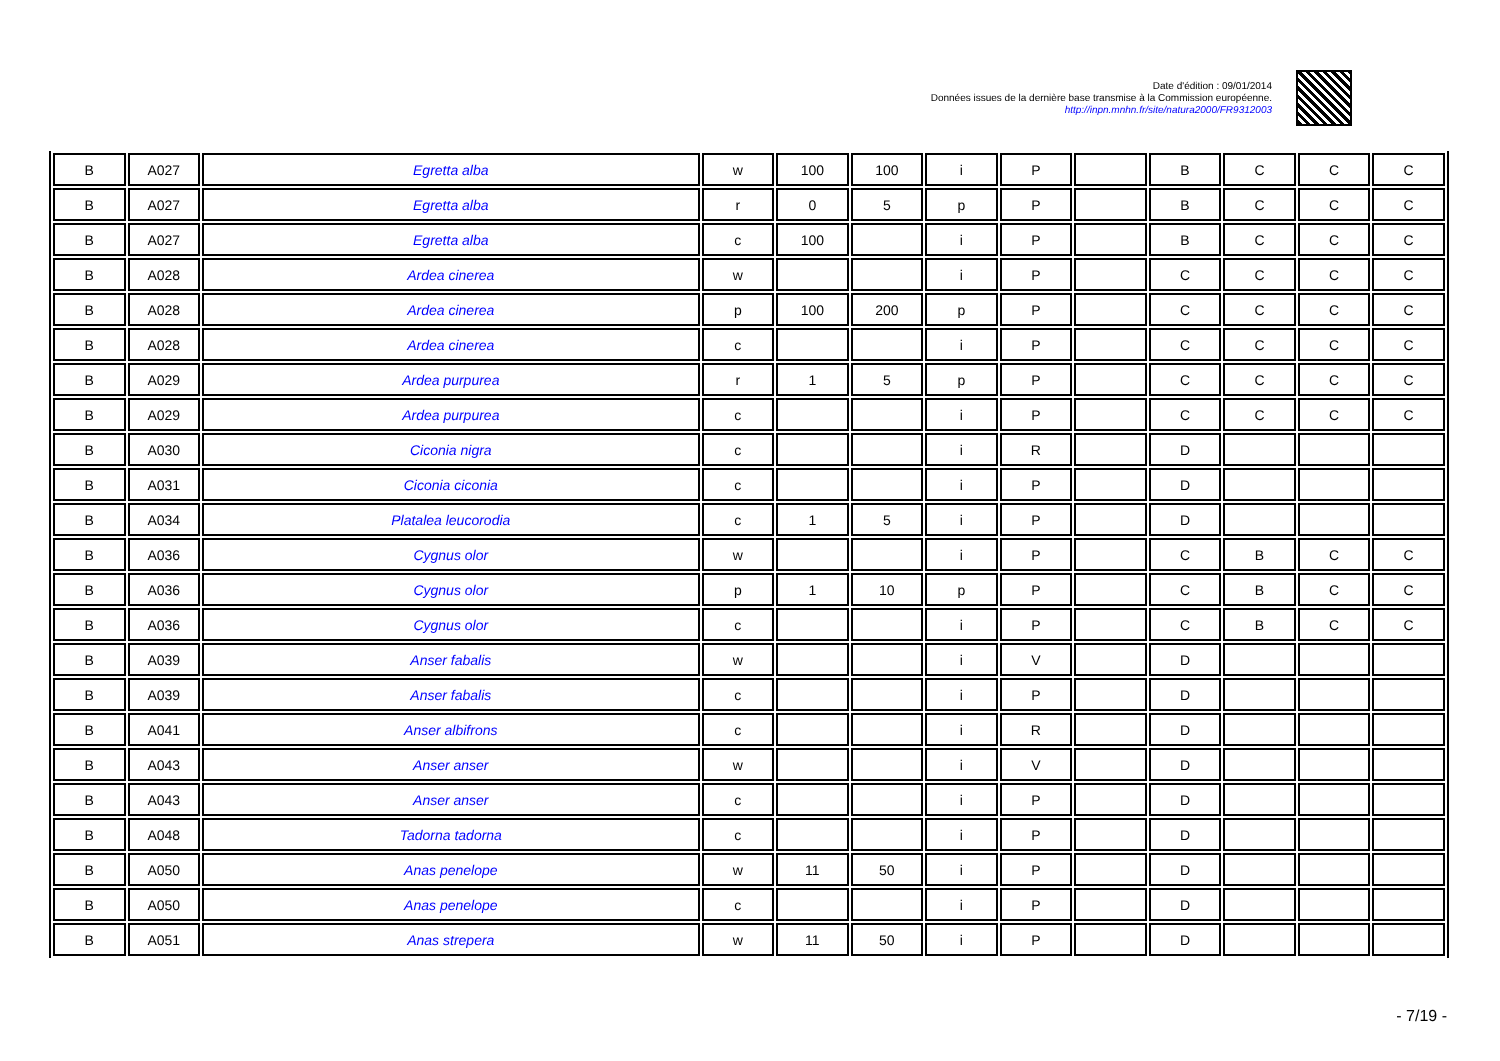Date d'édition : 09/01/2014
Données issues de la dernière base transmise à la Commission européenne.
http://inpn.mnhn.fr/site/natura2000/FR9312003
| B | A027 | Egretta alba | w | 100 | 100 | i | P | | B | C | C | C |
| B | A027 | Egretta alba | r | 0 | 5 | p | P | | B | C | C | C |
| B | A027 | Egretta alba | c | 100 | | i | P | | B | C | C | C |
| B | A028 | Ardea cinerea | w | | | i | P | | C | C | C | C |
| B | A028 | Ardea cinerea | p | 100 | 200 | p | P | | C | C | C | C |
| B | A028 | Ardea cinerea | c | | | i | P | | C | C | C | C |
| B | A029 | Ardea purpurea | r | 1 | 5 | p | P | | C | C | C | C |
| B | A029 | Ardea purpurea | c | | | i | P | | C | C | C | C |
| B | A030 | Ciconia nigra | c | | | i | R | | D | | | |
| B | A031 | Ciconia ciconia | c | | | i | P | | D | | | |
| B | A034 | Platalea leucorodia | c | 1 | 5 | i | P | | D | | | |
| B | A036 | Cygnus olor | w | | | i | P | | C | B | C | C |
| B | A036 | Cygnus olor | p | 1 | 10 | p | P | | C | B | C | C |
| B | A036 | Cygnus olor | c | | | i | P | | C | B | C | C |
| B | A039 | Anser fabalis | w | | | i | V | | D | | | |
| B | A039 | Anser fabalis | c | | | i | P | | D | | | |
| B | A041 | Anser albifrons | c | | | i | R | | D | | | |
| B | A043 | Anser anser | w | | | i | V | | D | | | |
| B | A043 | Anser anser | c | | | i | P | | D | | | |
| B | A048 | Tadorna tadorna | c | | | i | P | | D | | | |
| B | A050 | Anas penelope | w | 11 | 50 | i | P | | D | | | |
| B | A050 | Anas penelope | c | | | i | P | | D | | | |
| B | A051 | Anas strepera | w | 11 | 50 | i | P | | D | | | |
- 7/19 -